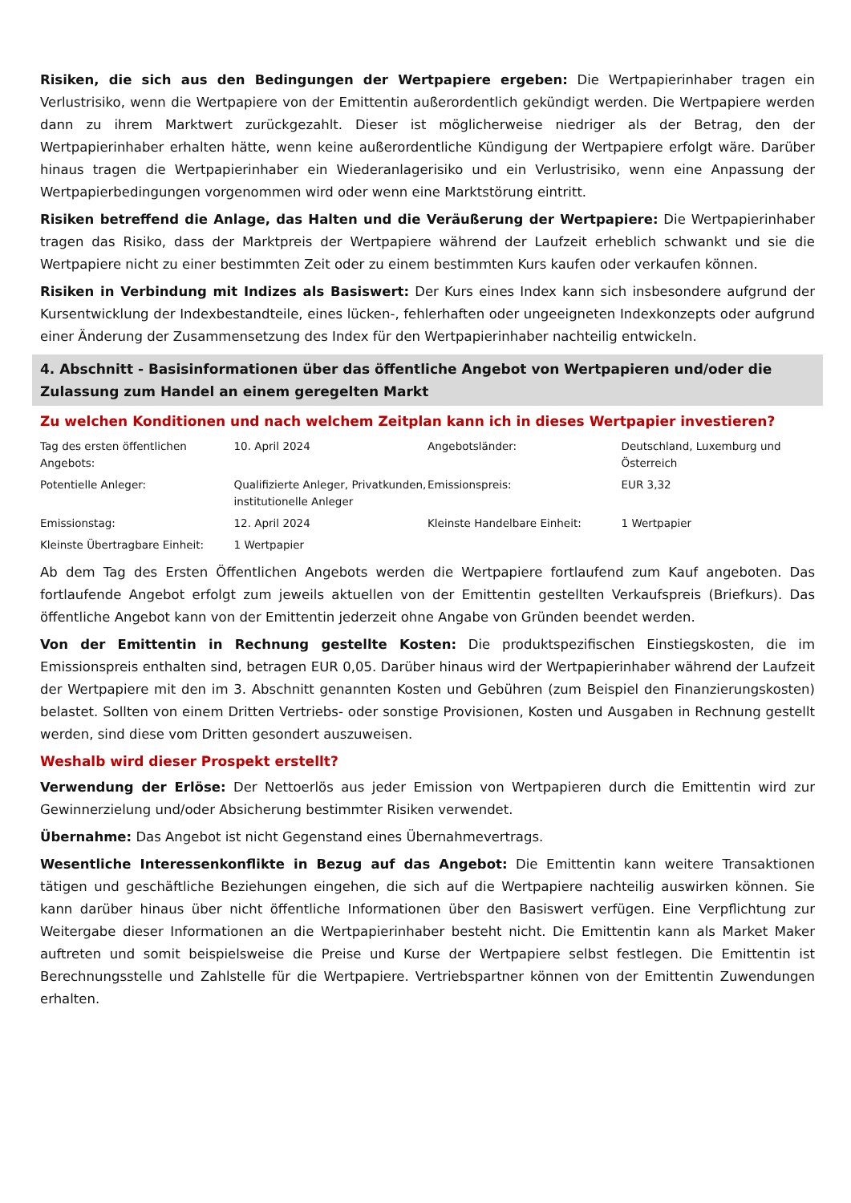Risiken, die sich aus den Bedingungen der Wertpapiere ergeben: Die Wertpapierinhaber tragen ein Verlustrisiko, wenn die Wertpapiere von der Emittentin außerordentlich gekündigt werden. Die Wertpapiere werden dann zu ihrem Marktwert zurückgezahlt. Dieser ist möglicherweise niedriger als der Betrag, den der Wertpapierinhaber erhalten hätte, wenn keine außerordentliche Kündigung der Wertpapiere erfolgt wäre. Darüber hinaus tragen die Wertpapierinhaber ein Wiederanlagerisiko und ein Verlustrisiko, wenn eine Anpassung der Wertpapierbedingungen vorgenommen wird oder wenn eine Marktstörung eintritt.
Risiken betreffend die Anlage, das Halten und die Veräußerung der Wertpapiere: Die Wertpapierinhaber tragen das Risiko, dass der Marktpreis der Wertpapiere während der Laufzeit erheblich schwankt und sie die Wertpapiere nicht zu einer bestimmten Zeit oder zu einem bestimmten Kurs kaufen oder verkaufen können.
Risiken in Verbindung mit Indizes als Basiswert: Der Kurs eines Index kann sich insbesondere aufgrund der Kursentwicklung der Indexbestandteile, eines lücken-, fehlerhaften oder ungeeigneten Indexkonzepts oder aufgrund einer Änderung der Zusammensetzung des Index für den Wertpapierinhaber nachteilig entwickeln.
4. Abschnitt - Basisinformationen über das öffentliche Angebot von Wertpapieren und/oder die Zulassung zum Handel an einem geregelten Markt
Zu welchen Konditionen und nach welchem Zeitplan kann ich in dieses Wertpapier investieren?
| Tag des ersten öffentlichen Angebots: | 10. April 2024 | Angebotsländer: | Deutschland, Luxemburg und Österreich |
| Potentielle Anleger: | Qualifizierte Anleger, Privatkunden, institutionelle Anleger | Emissionspreis: | EUR 3,32 |
| Emissionstag: | 12. April 2024 | Kleinste Handelbare Einheit: | 1 Wertpapier |
| Kleinste Übertragbare Einheit: | 1 Wertpapier | | |
Ab dem Tag des Ersten Öffentlichen Angebots werden die Wertpapiere fortlaufend zum Kauf angeboten. Das fortlaufende Angebot erfolgt zum jeweils aktuellen von der Emittentin gestellten Verkaufspreis (Briefkurs). Das öffentliche Angebot kann von der Emittentin jederzeit ohne Angabe von Gründen beendet werden.
Von der Emittentin in Rechnung gestellte Kosten: Die produktspezifischen Einstiegskosten, die im Emissionspreis enthalten sind, betragen EUR 0,05. Darüber hinaus wird der Wertpapierinhaber während der Laufzeit der Wertpapiere mit den im 3. Abschnitt genannten Kosten und Gebühren (zum Beispiel den Finanzierungskosten) belastet. Sollten von einem Dritten Vertriebs- oder sonstige Provisionen, Kosten und Ausgaben in Rechnung gestellt werden, sind diese vom Dritten gesondert auszuweisen.
Weshalb wird dieser Prospekt erstellt?
Verwendung der Erlöse: Der Nettoerlös aus jeder Emission von Wertpapieren durch die Emittentin wird zur Gewinnerzielung und/oder Absicherung bestimmter Risiken verwendet.
Übernahme: Das Angebot ist nicht Gegenstand eines Übernahmevertrags.
Wesentliche Interessenkonflikte in Bezug auf das Angebot: Die Emittentin kann weitere Transaktionen tätigen und geschäftliche Beziehungen eingehen, die sich auf die Wertpapiere nachteilig auswirken können. Sie kann darüber hinaus über nicht öffentliche Informationen über den Basiswert verfügen. Eine Verpflichtung zur Weitergabe dieser Informationen an die Wertpapierinhaber besteht nicht. Die Emittentin kann als Market Maker auftreten und somit beispielsweise die Preise und Kurse der Wertpapiere selbst festlegen. Die Emittentin ist Berechnungsstelle und Zahlstelle für die Wertpapiere. Vertriebspartner können von der Emittentin Zuwendungen erhalten.